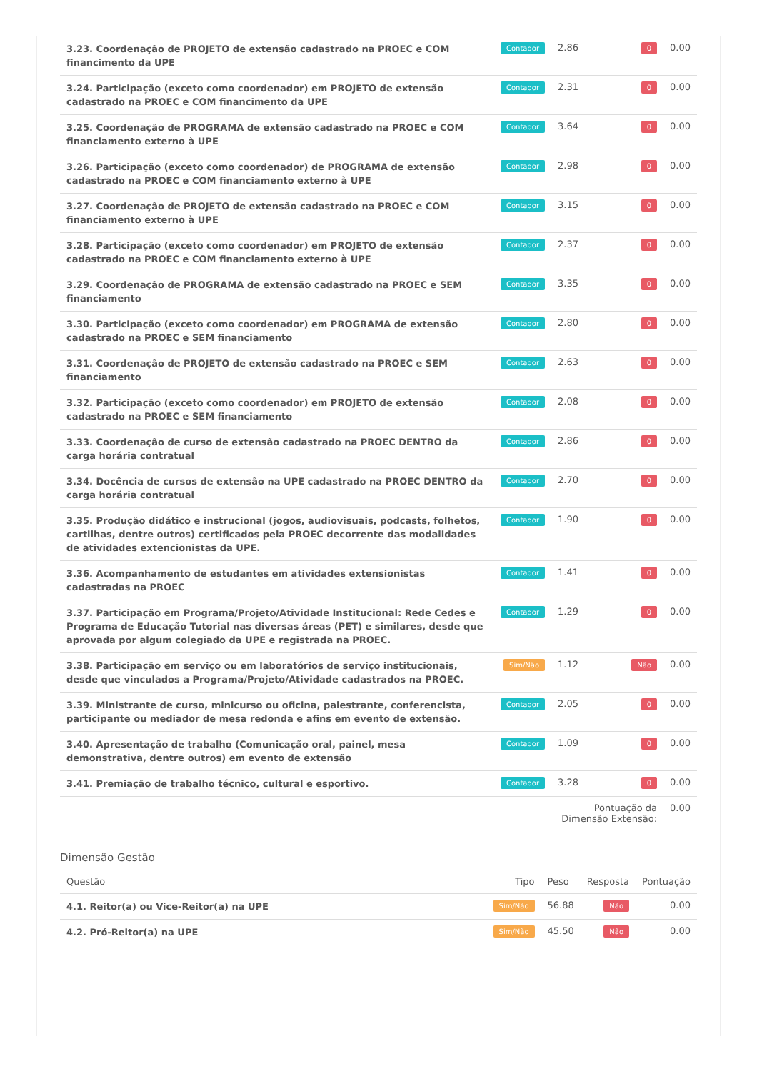| 3.23. Coordenação de PROJETO de extensão cadastrado na PROEC e COM financimento da UPE | Contador | 2.86 | 0 | 0.00 |
| 3.24. Participação (exceto como coordenador) em PROJETO de extensão cadastrado na PROEC e COM financimento da UPE | Contador | 2.31 | 0 | 0.00 |
| 3.25. Coordenação de PROGRAMA de extensão cadastrado na PROEC e COM financiamento externo à UPE | Contador | 3.64 | 0 | 0.00 |
| 3.26. Participação (exceto como coordenador) de PROGRAMA de extensão cadastrado na PROEC e COM financiamento externo à UPE | Contador | 2.98 | 0 | 0.00 |
| 3.27. Coordenação de PROJETO de extensão cadastrado na PROEC e COM financiamento externo à UPE | Contador | 3.15 | 0 | 0.00 |
| 3.28. Participação (exceto como coordenador) em PROJETO de extensão cadastrado na PROEC e COM financiamento externo à UPE | Contador | 2.37 | 0 | 0.00 |
| 3.29. Coordenação de PROGRAMA de extensão cadastrado na PROEC e SEM financiamento | Contador | 3.35 | 0 | 0.00 |
| 3.30. Participação (exceto como coordenador) em PROGRAMA de extensão cadastrado na PROEC e SEM financiamento | Contador | 2.80 | 0 | 0.00 |
| 3.31. Coordenação de PROJETO de extensão cadastrado na PROEC e SEM financiamento | Contador | 2.63 | 0 | 0.00 |
| 3.32. Participação (exceto como coordenador) em PROJETO de extensão cadastrado na PROEC e SEM financiamento | Contador | 2.08 | 0 | 0.00 |
| 3.33. Coordenação de curso de extensão cadastrado na PROEC DENTRO da carga horária contratual | Contador | 2.86 | 0 | 0.00 |
| 3.34. Docência de cursos de extensão na UPE cadastrado na PROEC DENTRO da carga horária contratual | Contador | 2.70 | 0 | 0.00 |
| 3.35. Produção didático e instrucional (jogos, audiovisuais, podcasts, folhetos, cartilhas, dentre outros) certificados pela PROEC decorrente das modalidades de atividades extencionistas da UPE. | Contador | 1.90 | 0 | 0.00 |
| 3.36. Acompanhamento de estudantes em atividades extensionistas cadastradas na PROEC | Contador | 1.41 | 0 | 0.00 |
| 3.37. Participação em Programa/Projeto/Atividade Institucional: Rede Cedes e Programa de Educação Tutorial nas diversas áreas (PET) e similares, desde que aprovada por algum colegiado da UPE e registrada na PROEC. | Contador | 1.29 | 0 | 0.00 |
| 3.38. Participação em serviço ou em laboratórios de serviço institucionais, desde que vinculados a Programa/Projeto/Atividade cadastrados na PROEC. | Sim/Não | 1.12 | Não | 0.00 |
| 3.39. Ministrante de curso, minicurso ou oficina, palestrante, conferencista, participante ou mediador de mesa redonda e afins em evento de extensão. | Contador | 2.05 | 0 | 0.00 |
| 3.40. Apresentação de trabalho (Comunicação oral, painel, mesa demonstrativa, dentre outros) em evento de extensão | Contador | 1.09 | 0 | 0.00 |
| 3.41. Premiação de trabalho técnico, cultural e esportivo. | Contador | 3.28 | 0 | 0.00 |
| | | Pontuação da Dimensão Extensão: | | 0.00 |
Dimensão Gestão
| Questão | Tipo | Peso | Resposta | Pontuação |
| --- | --- | --- | --- | --- |
| 4.1. Reitor(a) ou Vice-Reitor(a) na UPE | Sim/Não | 56.88 | Não | 0.00 |
| 4.2. Pró-Reitor(a) na UPE | Sim/Não | 45.50 | Não | 0.00 |